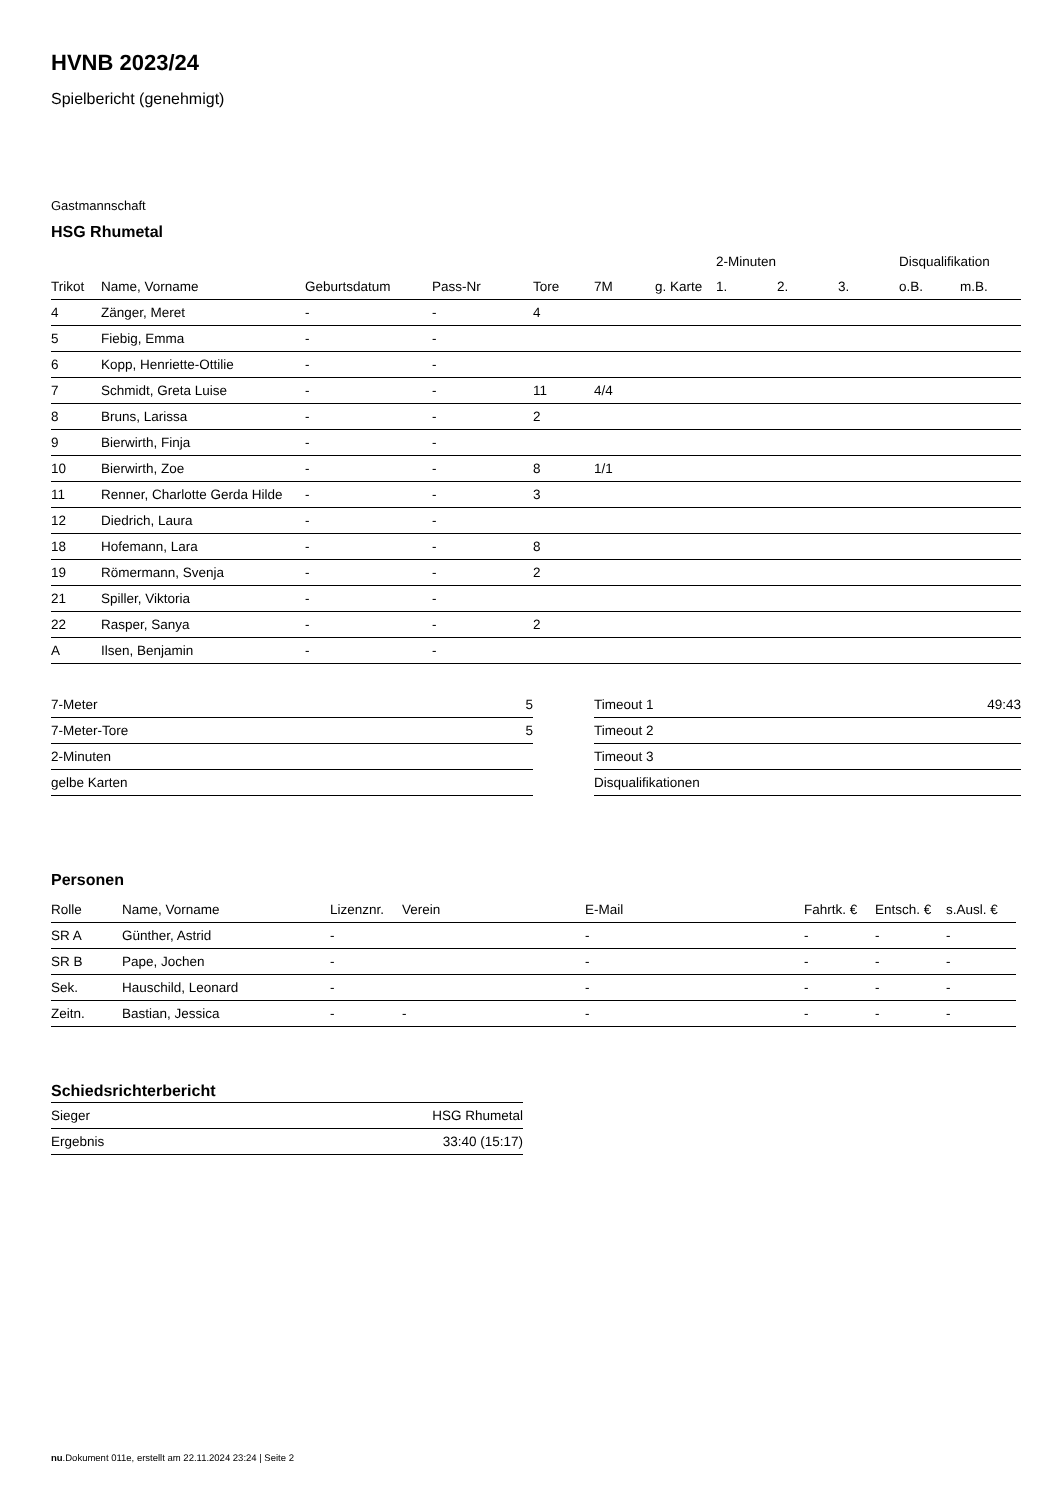HVNB 2023/24
Spielbericht (genehmigt)
Gastmannschaft
HSG Rhumetal
| | | | | | | | 2-Minuten | | | Disqualifikation | |
| --- | --- | --- | --- | --- | --- | --- | --- | --- | --- | --- | --- |
| Trikot | Name, Vorname | Geburtsdatum | Pass-Nr | Tore | 7M | g. Karte | 1. | 2. | 3. | o.B. | m.B. |
| 4 | Zänger, Meret | - | - | 4 | | | | | | | |
| 5 | Fiebig, Emma | - | - | | | | | | | | |
| 6 | Kopp, Henriette-Ottilie | - | - | | | | | | | | |
| 7 | Schmidt, Greta Luise | - | - | 11 | 4/4 | | | | | | |
| 8 | Bruns, Larissa | - | - | 2 | | | | | | | |
| 9 | Bierwirth, Finja | - | - | | | | | | | | |
| 10 | Bierwirth, Zoe | - | - | 8 | 1/1 | | | | | | |
| 11 | Renner, Charlotte Gerda Hilde | - | - | 3 | | | | | | | |
| 12 | Diedrich, Laura | - | - | | | | | | | | |
| 18 | Hofemann, Lara | - | - | 8 | | | | | | | |
| 19 | Römermann, Svenja | - | - | 2 | | | | | | | |
| 21 | Spiller, Viktoria | - | - | | | | | | | | |
| 22 | Rasper, Sanya | - | - | 2 | | | | | | | |
| A | Ilsen, Benjamin | - | - | | | | | | | | |
| 7-Meter | 5 |
| 7-Meter-Tore | 5 |
| 2-Minuten | |
| gelbe Karten | |
| Timeout 1 | 49:43 |
| Timeout 2 | |
| Timeout 3 | |
| Disqualifikationen | |
Personen
| Rolle | Name, Vorname | Lizenznr. | Verein | E-Mail | Fahrtk. € | Entsch. € | s.Ausl. € |
| --- | --- | --- | --- | --- | --- | --- | --- |
| SR A | Günther, Astrid | - | | - | - | - | - |
| SR B | Pape, Jochen | - | | - | - | - | - |
| Sek. | Hauschild, Leonard | - | | - | - | - | - |
| Zeitn. | Bastian, Jessica | - | - | - | - | - | - |
Schiedsrichterbericht
| Sieger | HSG Rhumetal |
| Ergebnis | 33:40 (15:17) |
nu.Dokument 011e, erstellt am 22.11.2024 23:24 | Seite 2